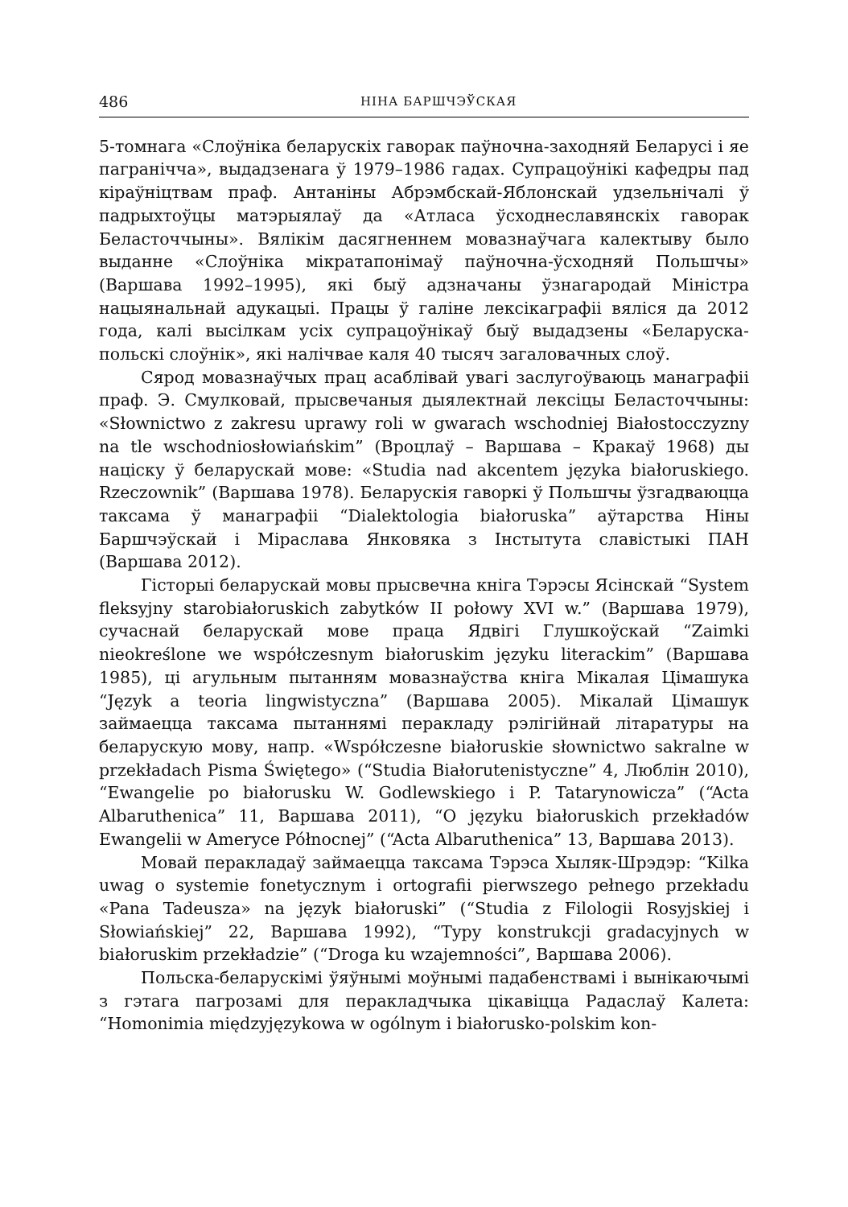486 НІНА БАРШЧЭЎСКАЯ
5-томнага «Слоўніка беларускіх гаворак паўночна-заходняй Беларусі і яе пагранічча», выдадзенага ў 1979–1986 гадах. Супрацоўнікі кафедры пад кіраўніцтвам праф. Антаніны Абрэмбскай-Яблонскай удзельнічалі ў падрыхтоўцы матэрыялаў да «Атласа ўсходнеславянскіх гаворак Беласточчыны». Вялікім дасягненнем мовазнаўчага калектыву было выданне «Слоўніка мікратапонімаў паўночна-ўсходняй Польшчы» (Варшава 1992–1995), які быў адзначаны ўзнагародай Міністра нацыянальнай адукацыі. Працы ў галіне лексікаграфіі вяліся да 2012 года, калі высілкам усіх супрацоўнікаў быў выдадзены «Беларуска-польскі слоўнік», які налічвае каля 40 тысяч загаловачных слоў.
Сярод мовазнаўчых прац асаблівай увагі заслугоўваюць манаграфіі праф. Э. Смулковай, прысвечаныя дыялектнай лексіцы Беласточчыны: «Słownictwo z zakresu uprawy roli w gwarach wschodniej Białostocczyzny na tle wschodniosłowiańskim” (Вроцлаў – Варшава – Кракаў 1968) ды націску ў беларускай мове: «Studia nad akcentem języka białoruskiego. Rzeczownik” (Варшава 1978). Беларускія гаворкі ў Польшчы ўзгадваюцца таксама ў манаграфіі “Dialektologia białoruska” аўтарства Ніны Баршчэўскай і Міраслава Янковяка з Інстытута славістыкі ПАН (Варшава 2012).
Гісторыі беларускай мовы прысвечна кніга Тэрэсы Ясінскай “System fleksyjny starobiałoruskich zabytków II połowy XVI w.” (Варшава 1979), сучаснай беларускай мове праца Ядвігі Глушкоўскай “Zaimki nieokreślone we współczesnym białoruskim języku literackim” (Варшава 1985), ці агульным пытанням мовазнаўства кніга Мікалая Цімашука “Język a teoria lingwistyczna” (Варшава 2005). Мікалай Цімашук займаецца таксама пытаннямі перакладу рэлігійнай літаратуры на беларускую мову, напр. «Współczesne białoruskie słownictwo sakralne w przekładach Pisma Świętego» (“Studia Białorutenistyczne” 4, Люблін 2010), “Ewangelie po białorusku W. Godlewskiego i P. Tatarynowicza” (“Acta Albaruthenica” 11, Варшава 2011), “O języku białoruskich przekładów Ewangelii w Ameryce Północnej” (“Acta Albaruthenica” 13, Варшава 2013).
Мовай перакладаў займаецца таксама Тэрэса Хыляк-Шрэдэр: “Kilka uwag o systemie fonetycznym i ortografii pierwszego pełnego przekładu «Pana Tadeusza» na język białoruski” (“Studia z Filologii Rosyjskiej i Słowiańskiej” 22, Варшава 1992), “Typy konstrukcji gradacyjnych w białoruskim przekładzie” (“Droga ku wzajemności”, Варшава 2006).
Польска-беларускімі ўяўнымі моўнымі падабенствамі і вынікаючымі з гэтага пагрозамі для перакладчыка цікавіцца Радаслаў Калета: “Homonimia międzyjęzykowa w ogólnym i białorusko-polskim kon-